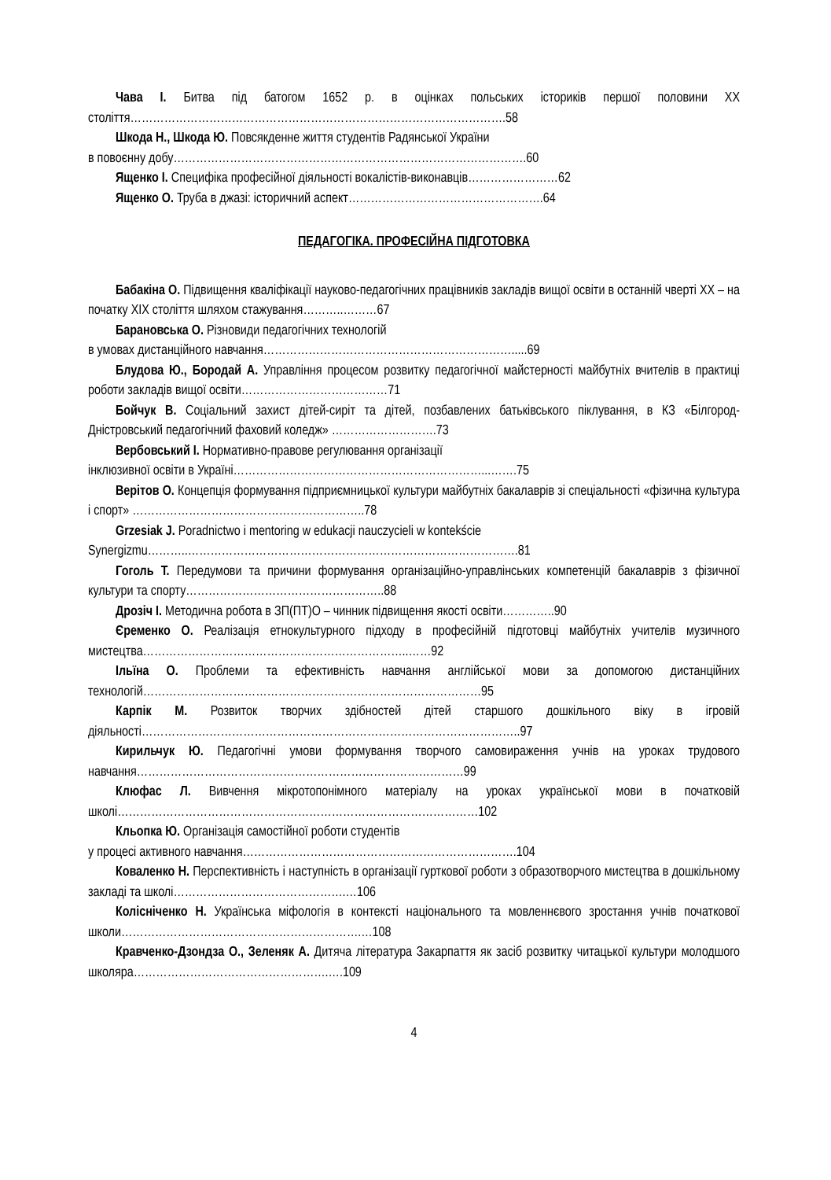Чава І. Битва під батогом 1652 р. в оцінках польських істориків першої половини ХХ століття……………………………………………………………………………………….58
Шкода Н., Шкода Ю. Повсякденне життя студентів Радянської України
в повоєнну добу………………………………………………………………………………….60
Ященко І. Специфіка професійної діяльності вокалістів-виконавців……………………62
Ященко О. Труба в джазі: історичний аспект…………………………………………….64
ПЕДАГОГІКА. ПРОФЕСІЙНА ПІДГОТОВКА
Бабакіна О. Підвищення кваліфікації науково-педагогічних працівників закладів вищої освіти в останній чверті ХХ – на початку ХІХ століття шляхом стажування………..………67
Барановська О. Різновиди педагогічних технологій
в умовах дистанційного навчання………………………………………………………….....69
Блудова Ю., Бородай А. Управління процесом розвитку педагогічної майстерності майбутніх вчителів в практиці роботи закладів вищої освіти…………………………………71
Бойчук В. Соціальний захист дітей-сиріт та дітей, позбавлених батьківського піклування, в КЗ «Білгород-Дністровський педагогічний фаховий коледж» ……………………….73
Вербовський І. Нормативно-правове регулювання організації
інклюзивної освіти в Україні…………………………………………………………...…….75
Верітов О. Концепція формування підприємницької культури майбутніх бакалаврів зі спеціальності «фізична культура і спорт» ……………………………………………………..78
Grzesiak J. Poradnictwo i mentoring w edukacji nauczycieli w kontekście
Synergizmu………..…………………………………………………………………………….81
Гоголь Т. Передумови та причини формування організаційно-управлінських компетенцій бакалаврів з фізичної культури та спорту……………………………………………..88
Дрозіч І. Методична робота в ЗП(ПТ)О – чинник підвищення якості освіти…………..90
Єременко О. Реалізація етнокультурного підходу в професійній підготовці майбутніх учителів музичного мистецтва……………………………………………………………..……92
Ільїна О. Проблеми та ефективність навчання англійської мови за допомогою дистанційних технологій………………………………………………………………………………95
Карпік М. Розвиток творчих здібностей дітей старшого дошкільного віку в ігровій діяльності………………………………………………………………………………………..97
Кирильчук Ю. Педагогічні умови формування творчого самовираження учнів на уроках трудового навчання……………………………………………………………………………99
Клюфас Л. Вивчення мікротопонімного матеріалу на уроках української мови в початковій школі……………………………………………………………………………………102
Кльопка Ю. Організація самостійної роботи студентів
у процесі активного навчання……………………………………………………………….104
Коваленко Н. Перспективність і наступність в організації гурткової роботи з образотворчого мистецтва в дошкільному закладі та школі……………………………………….…106
Колісніченко Н. Українська міфологія в контексті національного та мовленнєвого зростання учнів початкової школи……………………………………………………….…108
Кравченко-Дзондза О., Зеленяк А. Дитяча література Закарпаття як засіб розвитку читацької культури молодшого школяра…………………………………………….….109
4